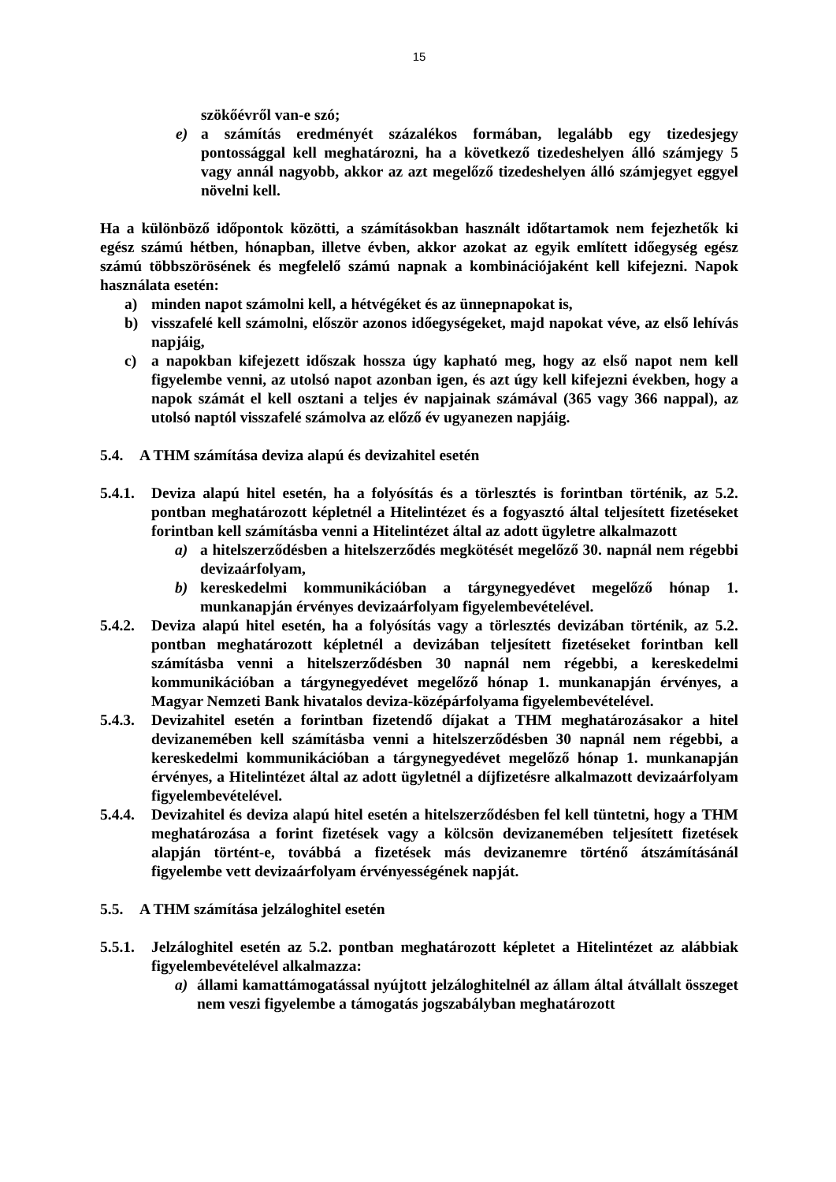15
szökőévről van-e szó;
e) a számítás eredményét százalékos formában, legalább egy tizedesjegy pontossággal kell meghatározni, ha a következő tizedeshelyen álló számjegy 5 vagy annál nagyobb, akkor az azt megelőző tizedeshelyen álló számjegyet eggyel növelni kell.
Ha a különböző időpontok közötti, a számításokban használt időtartamok nem fejezhetők ki egész számú hétben, hónapban, illetve évben, akkor azokat az egyik említett időegység egész számú többszörösének és megfelelő számú napnak a kombinációjaként kell kifejezni. Napok használata esetén:
a) minden napot számolni kell, a hétvégéket és az ünnepnapokat is,
b) visszafelé kell számolni, először azonos időegységeket, majd napokat véve, az első lehívás napjáig,
c) a napokban kifejezett időszak hossza úgy kapható meg, hogy az első napot nem kell figyelembe venni, az utolsó napot azonban igen, és azt úgy kell kifejezni években, hogy a napok számát el kell osztani a teljes év napjainak számával (365 vagy 366 nappal), az utolsó naptól visszafelé számolva az előző év ugyanezen napjáig.
5.4. A THM számítása deviza alapú és devizahitel esetén
5.4.1. Deviza alapú hitel esetén, ha a folyósítás és a törlesztés is forintban történik, az 5.2. pontban meghatározott képletnél a Hitelintézet és a fogyasztó által teljesített fizetéseket forintban kell számításba venni a Hitelintézet által az adott ügyletre alkalmazott
a) a hitelszerződésben a hitelszerződés megkötését megelőző 30. napnál nem régebbi devizaárfolyam,
b) kereskedelmi kommunikációban a tárgynegyedévet megelőző hónap 1. munkanapján érvényes devizaárfolyam figyelembevételével.
5.4.2. Deviza alapú hitel esetén, ha a folyósítás vagy a törlesztés devizában történik, az 5.2. pontban meghatározott képletnél a devizában teljesített fizetéseket forintban kell számításba venni a hitelszerződésben 30 napnál nem régebbi, a kereskedelmi kommunikációban a tárgynegyedévet megelőző hónap 1. munkanapján érvényes, a Magyar Nemzeti Bank hivatalos deviza-középárfolyama figyelembevételével.
5.4.3. Devizahitel esetén a forintban fizetendő díjakat a THM meghatározásakor a hitel devizanemében kell számításba venni a hitelszerződésben 30 napnál nem régebbi, a kereskedelmi kommunikációban a tárgynegyedévet megelőző hónap 1. munkanapján érvényes, a Hitelintézet által az adott ügyletnél a díjfizetésre alkalmazott devizaárfolyam figyelembevételével.
5.4.4. Devizahitel és deviza alapú hitel esetén a hitelszerződésben fel kell tüntetni, hogy a THM meghatározása a forint fizetések vagy a kölcsön devizanemében teljesített fizetések alapján történt-e, továbbá a fizetések más devizanemre történő átszámításánál figyelembe vett devizaárfolyam érvényességének napját.
5.5. A THM számítása jelzáloghitel esetén
5.5.1. Jelzáloghitel esetén az 5.2. pontban meghatározott képletet a Hitelintézet az alábbiak figyelembevételével alkalmazza:
a) állami kamattámogatással nyújtott jelzáloghitelnél az állam által átvállalt összeget nem veszi figyelembe a támogatás jogszabályban meghatározott